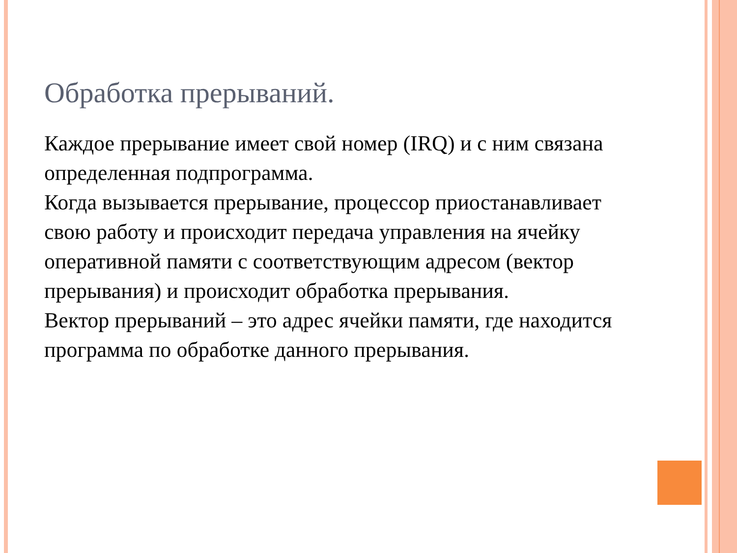Обработка прерываний.
Каждое прерывание имеет свой номер (IRQ) и с ним связана определенная подпрограмма.
Когда вызывается прерывание, процессор приостанавливает свою работу и происходит передача управления на ячейку оперативной памяти с соответствующим адресом (вектор прерывания) и происходит обработка прерывания.
Вектор прерываний – это адрес ячейки памяти, где находится программа по обработке данного прерывания.